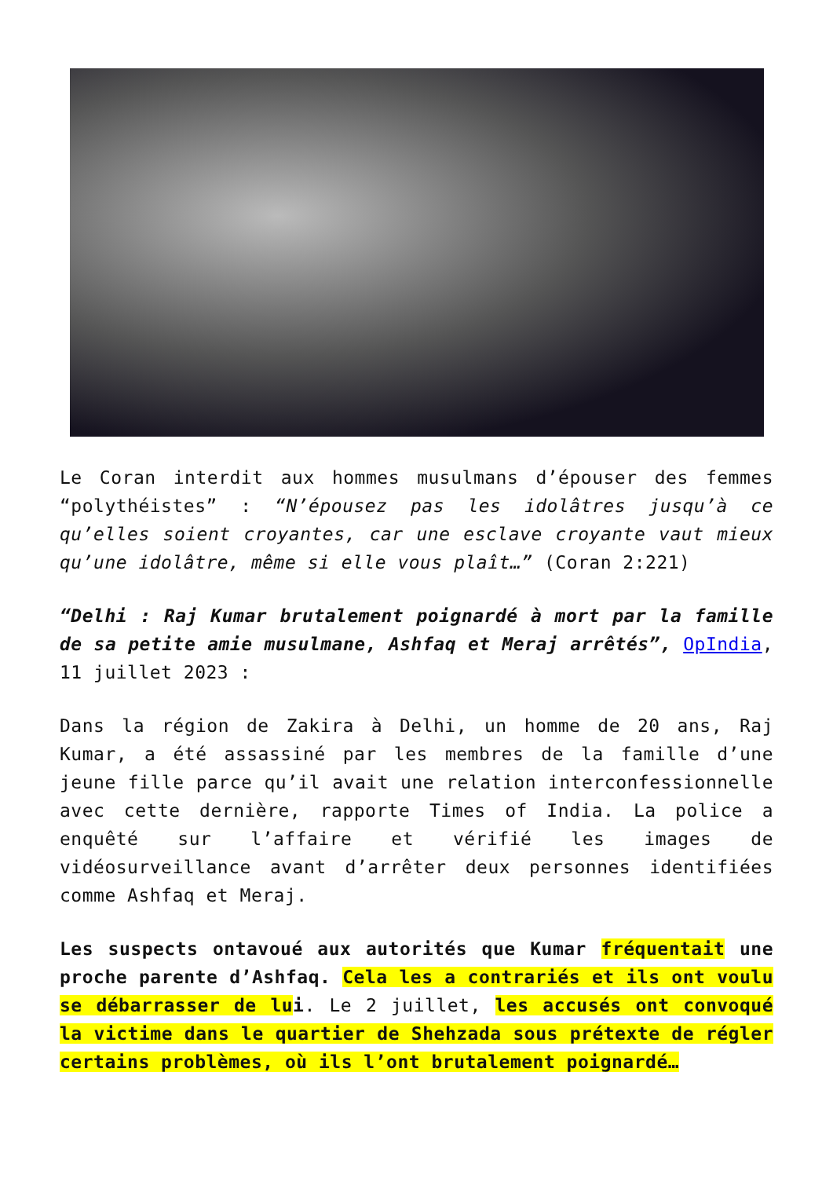Le Coran interdit aux hommes musulmans d’épouser des femmes “polythéistes” : “N’épousez pas les idolâtres jusqu’à ce qu’elles soient croyantes, car une esclave croyante vaut mieux qu’une idolâtre, même si elle vous plaît…” (Coran 2:221)
“Delhi : Raj Kumar brutalement poignardé à mort par la famille de sa petite amie musulmane, Ashfaq et Meraj arrêtés”, OpIndia, 11 juillet 2023 :
Dans la région de Zakira à Delhi, un homme de 20 ans, Raj Kumar, a été assassiné par les membres de la famille d’une jeune fille parce qu’il avait une relation interconfessionnelle avec cette dernière, rapporte Times of India. La police a enquêté sur l’affaire et vérifié les images de vidéosurveillance avant d’arrêter deux personnes identifiées comme Ashfaq et Meraj.
Les suspects ontavoué aux autorités que Kumar fréquentait une proche parente d’Ashfaq. Cela les a contrariés et ils ont voulu se débarrasser de lui. Le 2 juillet, les accusés ont convoqué la victime dans le quartier de Shehzada sous prétexte de régler certains problèmes, où ils l’ont brutalement poignardé…